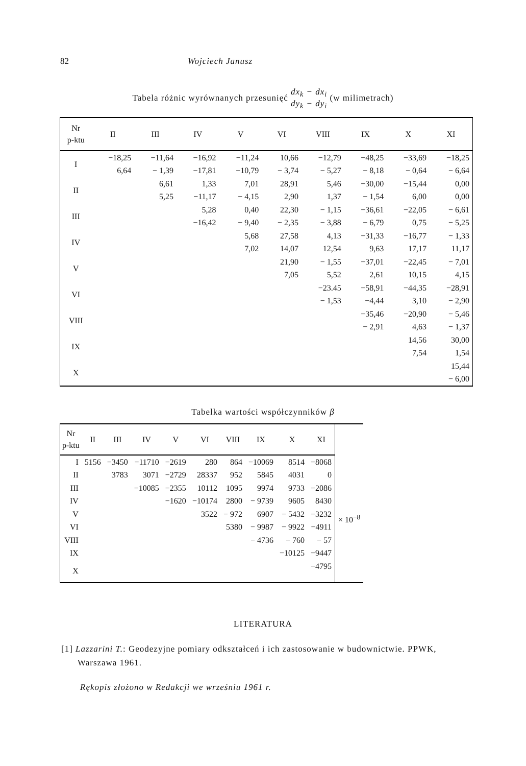82 Wojciech Janusz
Tabela różnic wyrównanych przesunięć dx<sub>k</sub> − dx<sub>i</sub>
dy<sub>k</sub> − dy<sub>i</sub> (w milimetrach)
| Nr p-ktu | II | III | IV | V | VI | VIII | IX | X | XI |
| --- | --- | --- | --- | --- | --- | --- | --- | --- | --- |
| I | −18,25 | −11,64 | −16,92 | −11,24 | 10,66 | −12,79 | −48,25 | −33,69 | −18,25 |
| | 6,64 | − 1,39 | −17,81 | −10,79 | − 3,74 | − 5,27 | − 8,18 | − 0,64 | − 6,64 |
| II | | 6,61 | 1,33 | 7,01 | 28,91 | 5,46 | −30,00 | −15,44 | 0,00 |
| | | 5,25 | −11,17 | − 4,15 | 2,90 | 1,37 | − 1,54 | 6,00 | 0,00 |
| III | | | 5,28 | 0,40 | 22,30 | − 1,15 | −36,61 | −22,05 | − 6,61 |
| | | | −16,42 | − 9,40 | − 2,35 | − 3,88 | − 6,79 | 0,75 | − 5,25 |
| IV | | | | 5,68 | 27,58 | 4,13 | −31,33 | −16,77 | − 1,33 |
| | | | | 7,02 | 14,07 | 12,54 | 9,63 | 17,17 | 11,17 |
| V | | | | | 21,90 | − 1,55 | −37,01 | −22,45 | − 7,01 |
| | | | | | 7,05 | 5,52 | 2,61 | 10,15 | 4,15 |
| VI | | | | | | −23.45 | −58,91 | −44,35 | −28,91 |
| | | | | | | − 1,53 | −4,44 | 3,10 | − 2,90 |
| VIII | | | | | | | −35,46 | −20,90 | − 5,46 |
| | | | | | | | − 2,91 | 4,63 | − 1,37 |
| IX | | | | | | | | 14,56 | 30,00 |
| | | | | | | | | 7,54 | 1,54 |
| X | | | | | | | | | 15,44 |
| | | | | | | | | | − 6,00 |
Tabelka wartości współczynników β
| Nr p-ktu | II | III | IV | V | VI | VIII | IX | X | XI | |
| --- | --- | --- | --- | --- | --- | --- | --- | --- | --- | --- |
| I | 5156 | −3450 | −11710 | −2619 | 280 | 864 | −10069 | 8514 | −8068 | × 10<sup>−8</sup> |
| II | | 3783 | 3071 | −2729 | 28337 | 952 | 5845 | 4031 | 0 | |
| III | | | −10085 | −2355 | 10112 | 1095 | 9974 | 9733 | −2086 | |
| IV | | | | −1620 | −10174 | 2800 | − 9739 | 9605 | 8430 | |
| V | | | | | 3522 | − 972 | 6907 | − 5432 | −3232 | |
| VI | | | | | | 5380 | − 9987 | − 9922 | −4911 | |
| VIII | | | | | | | − 4736 | − 760 | − 57 | |
| IX | | | | | | | | −10125 | −9447 | |
| X | | | | | | | | | −4795 | |
LITERATURA
[1] Lazzarini T.: Geodezyjne pomiary odkształceń i ich zastosowanie w budownictwie. PPWK, Warszawa 1961.
Rękopis złożono w Redakcji we wrześniu 1961 r.